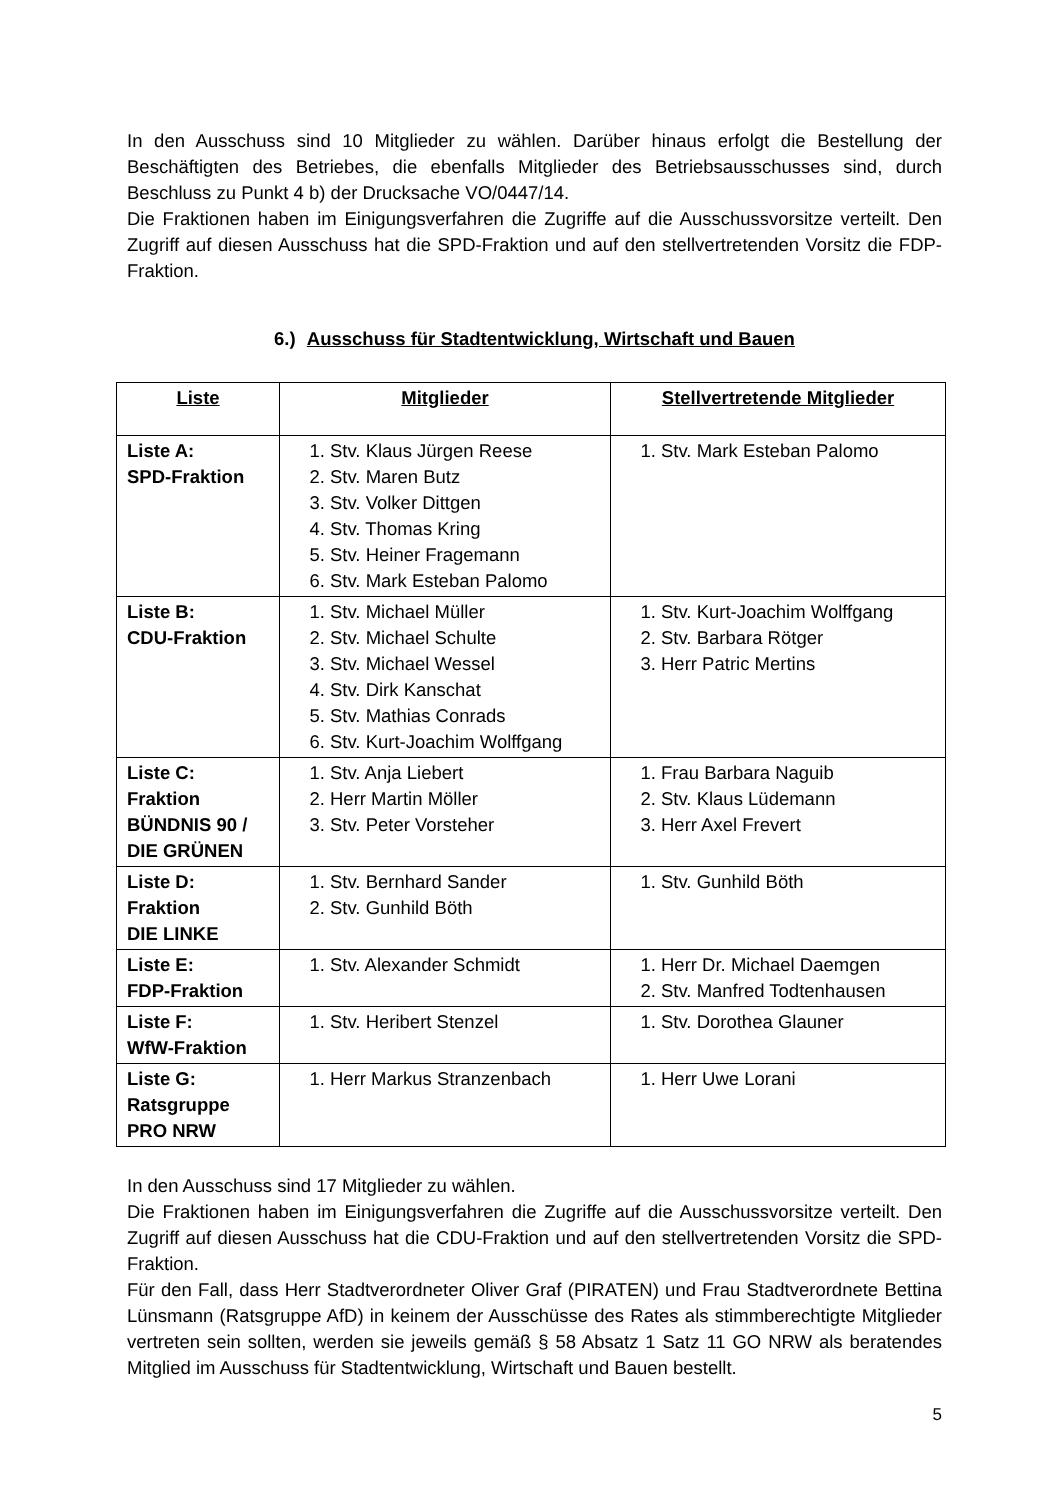In den Ausschuss sind 10 Mitglieder zu wählen. Darüber hinaus erfolgt die Bestellung der Beschäftigten des Betriebes, die ebenfalls Mitglieder des Betriebsausschusses sind, durch Beschluss zu Punkt 4 b) der Drucksache VO/0447/14.
Die Fraktionen haben im Einigungsverfahren die Zugriffe auf die Ausschussvorsitze verteilt. Den Zugriff auf diesen Ausschuss hat die SPD-Fraktion und auf den stellvertretenden Vorsitz die FDP-Fraktion.
6.) Ausschuss für Stadtentwicklung, Wirtschaft und Bauen
| Liste | Mitglieder | Stellvertretende Mitglieder |
| --- | --- | --- |
| Liste A: SPD-Fraktion | 1. Stv. Klaus Jürgen Reese 2. Stv. Maren Butz 3. Stv. Volker Dittgen 4. Stv. Thomas Kring 5. Stv. Heiner Fragemann 6. Stv. Mark Esteban Palomo | 1. Stv. Mark Esteban Palomo |
| Liste B: CDU-Fraktion | 1. Stv. Michael Müller 2. Stv. Michael Schulte 3. Stv. Michael Wessel 4. Stv. Dirk Kanschat 5. Stv. Mathias Conrads 6. Stv. Kurt-Joachim Wolffgang | 1. Stv. Kurt-Joachim Wolffgang 2. Stv. Barbara Rötger 3. Herr Patric Mertins |
| Liste C: Fraktion BÜNDNIS 90 / DIE GRÜNEN | 1. Stv. Anja Liebert 2. Herr Martin Möller 3. Stv. Peter Vorsteher | 1. Frau Barbara Naguib 2. Stv. Klaus Lüdemann 3. Herr Axel Frevert |
| Liste D: Fraktion DIE LINKE | 1. Stv. Bernhard Sander 2. Stv. Gunhild Böth | 1. Stv. Gunhild Böth |
| Liste E: FDP-Fraktion | 1. Stv. Alexander Schmidt | 1. Herr Dr. Michael Daemgen 2. Stv. Manfred Todtenhausen |
| Liste F: WfW-Fraktion | 1. Stv. Heribert Stenzel | 1. Stv. Dorothea Glauner |
| Liste G: Ratsgruppe PRO NRW | 1. Herr Markus Stranzenbach | 1. Herr Uwe Lorani |
In den Ausschuss sind 17 Mitglieder zu wählen.
Die Fraktionen haben im Einigungsverfahren die Zugriffe auf die Ausschussvorsitze verteilt. Den Zugriff auf diesen Ausschuss hat die CDU-Fraktion und auf den stellvertretenden Vorsitz die SPD-Fraktion.
Für den Fall, dass Herr Stadtverordneter Oliver Graf (PIRATEN) und Frau Stadtverordnete Bettina Lünsmann (Ratsgruppe AfD) in keinem der Ausschüsse des Rates als stimmberechtigte Mitglieder vertreten sein sollten, werden sie jeweils gemäß § 58 Absatz 1 Satz 11 GO NRW als beratendes Mitglied im Ausschuss für Stadtentwicklung, Wirtschaft und Bauen bestellt.
5